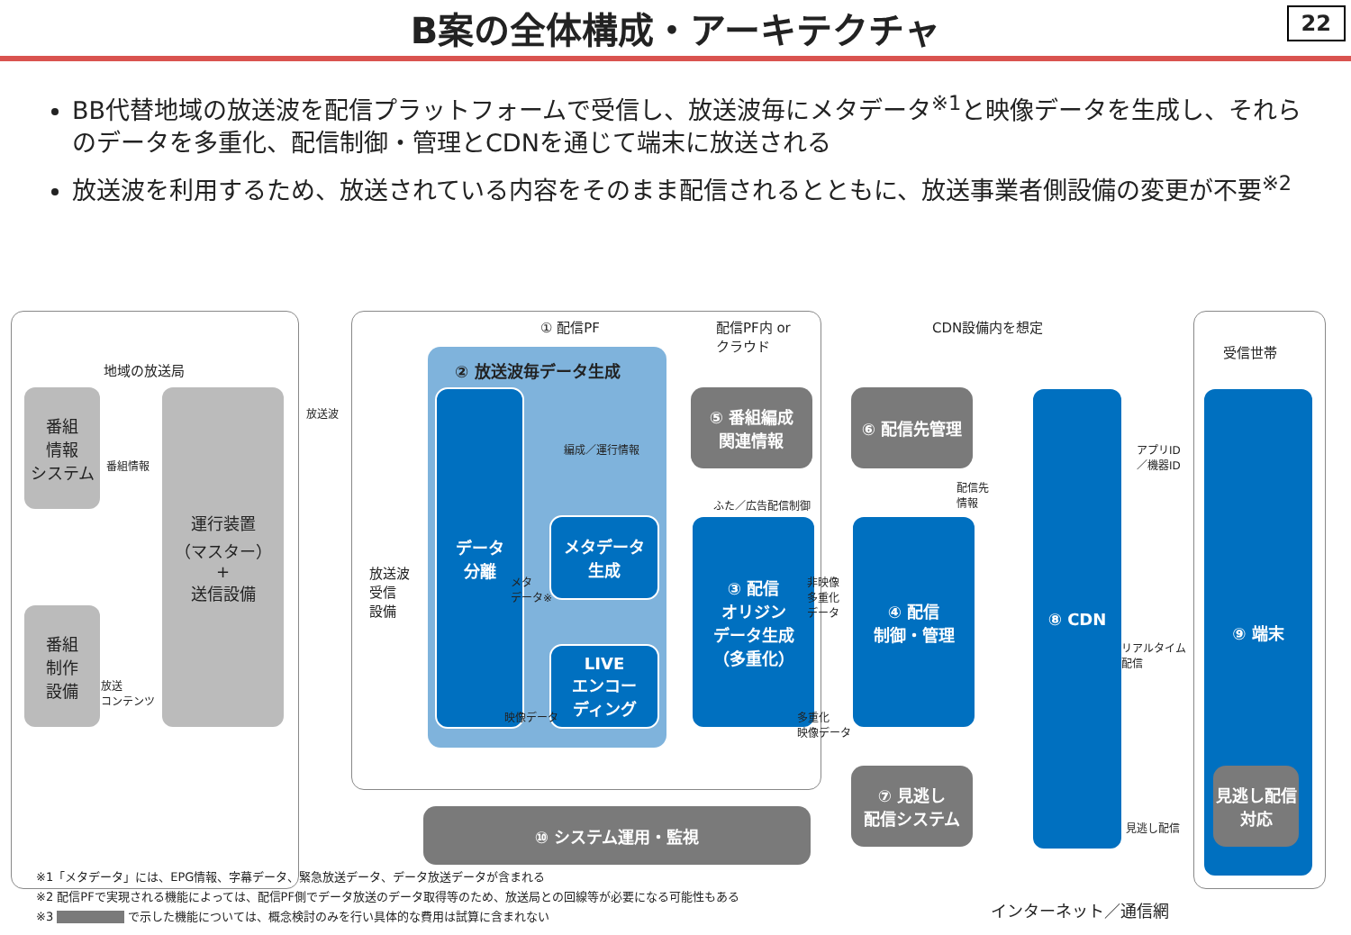B案の全体構成・アーキテクチャ
22
BB代替地域の放送波を配信プラットフォームで受信し、放送波毎にメタデータ<sup>※1</sup>と映像データを生成し、それらのデータを多重化、配信制御・管理とCDNを通じて端末に放送される
放送波を利用するため、放送されている内容をそのまま配信されるとともに、放送事業者側設備の変更が不要<sup>※2</sup>
地域の放送局
① 配信PF
配信PF内 or
クラウド
CDN設備内を想定
受信世帯
番組
情報
システム
番組情報
番組
制作
設備
放送
コンテンツ
運行装置
（マスター）
+
送信設備
放送波
放送波
受信
設備
② 放送波毎データ生成
データ
分離
メタデータ
生成
LIVE
エンコー
ディング
メタ
データ※
映像データ
編成／運行情報
⑤ 番組編成
関連情報
ふた／広告配信制御
③ 配信
オリジン
データ生成
（多重化）
非映像
多重化
データ
多重化
映像データ
⑥ 配信先管理
配信先
情報
④ 配信
制御・管理
⑦ 見逃し
配信システム
⑧ CDN
アプリID
／機器ID
リアルタイム
配信
見逃し配信
⑨ 端末
見逃し配信
対応
⑩ システム運用・監視
インターネット／通信網
※1「メタデータ」には、EPG情報、字幕データ、緊急放送データ、データ放送データが含まれる
※2 配信PFで実現される機能によっては、配信PF側でデータ放送のデータ取得等のため、放送局との回線等が必要になる可能性もある
※3 で示した機能については、概念検討のみを行い具体的な費用は試算に含まれない